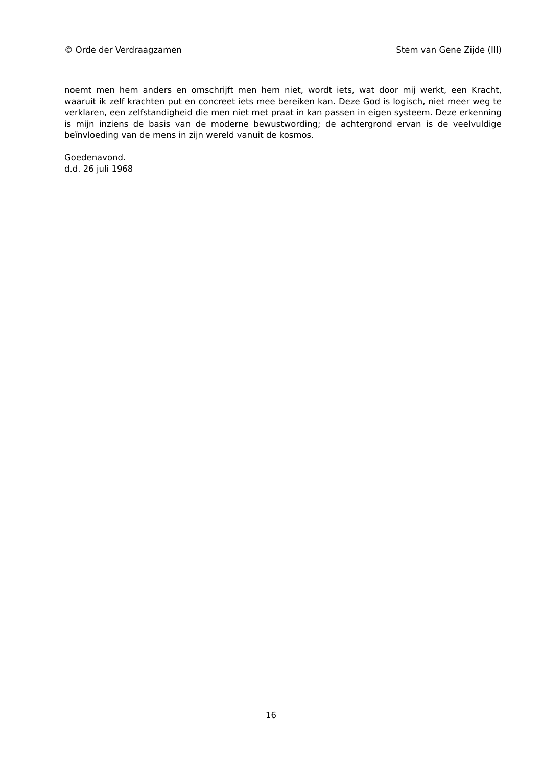© Orde der Verdraagzamen Stem van Gene Zijde (III)
noemt men hem anders en omschrijft men hem niet, wordt iets, wat door mij werkt, een Kracht, waaruit ik zelf krachten put en concreet iets mee bereiken kan. Deze God is logisch, niet meer weg te verklaren, een zelfstandigheid die men niet met praat in kan passen in eigen systeem. Deze erkenning is mijn inziens de basis van de moderne bewustwording; de achtergrond ervan is de veelvuldige beïnvloeding van de mens in zijn wereld vanuit de kosmos.
Goedenavond.
d.d. 26 juli 1968
16